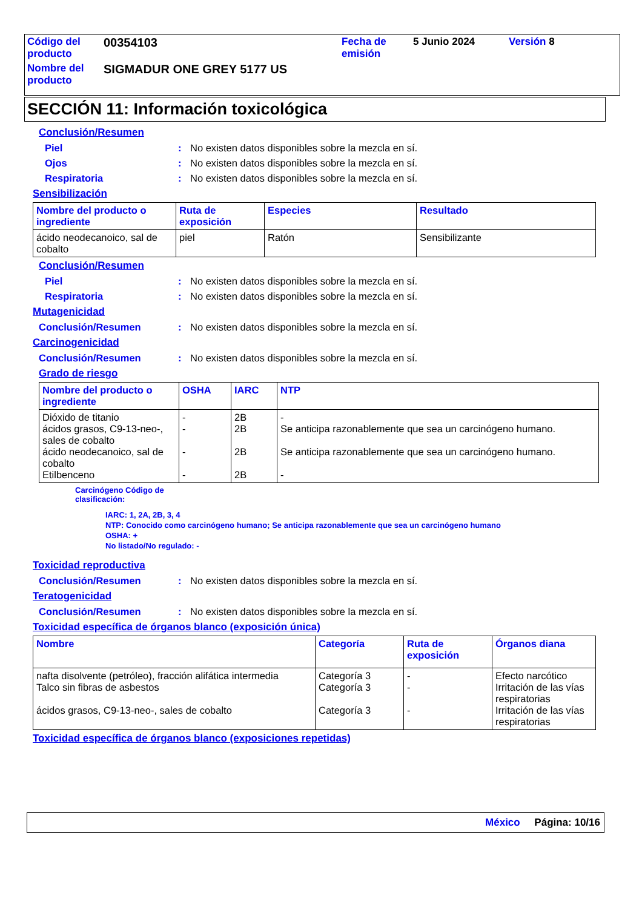| Código del producto | 00354103 | Fecha de emisión | 5 Junio 2024 | Versión 8 |
| Nombre del producto | SIGMADUR ONE GREY 5177 US | | | |
SECCIÓN 11: Información toxicológica
Conclusión/Resumen
Piel: No existen datos disponibles sobre la mezcla en sí.
Ojos: No existen datos disponibles sobre la mezcla en sí.
Respiratoria: No existen datos disponibles sobre la mezcla en sí.
Sensibilización
| Nombre del producto o ingrediente | Ruta de exposición | Especies | Resultado |
| --- | --- | --- | --- |
| ácido neodecanoico, sal de cobalto | piel | Ratón | Sensibilizante |
Conclusión/Resumen
Piel: No existen datos disponibles sobre la mezcla en sí.
Respiratoria: No existen datos disponibles sobre la mezcla en sí.
Mutagenicidad
Conclusión/Resumen: No existen datos disponibles sobre la mezcla en sí.
Carcinogenicidad
Conclusión/Resumen: No existen datos disponibles sobre la mezcla en sí.
Grado de riesgo
| Nombre del producto o ingrediente | OSHA | IARC | NTP |
| --- | --- | --- | --- |
| Dióxido de titanio ácidos grasos, C9-13-neo-, sales de cobalto ácido neodecanoico, sal de cobalto Etilbenceno | - - - - | 2B 2B 2B 2B | - Se anticipa razonablemente que sea un carcinógeno humano. Se anticipa razonablemente que sea un carcinógeno humano. - |
Carcinógeno Código de
clasificación:
IARC: 1, 2A, 2B, 3, 4
NTP: Conocido como carcinógeno humano; Se anticipa razonablemente que sea un carcinógeno humano
OSHA: +
No listado/No regulado: -
Toxicidad reproductiva
Conclusión/Resumen: No existen datos disponibles sobre la mezcla en sí.
Teratogenicidad
Conclusión/Resumen: No existen datos disponibles sobre la mezcla en sí.
Toxicidad específica de órganos blanco (exposición única)
| Nombre | Categoría | Ruta de exposición | Órganos diana |
| --- | --- | --- | --- |
| nafta disolvente (petróleo), fracción alifática intermedia Talco sin fibras de asbestos ácidos grasos, C9-13-neo-, sales de cobalto | Categoría 3 Categoría 3 Categoría 3 | - - - | Efecto narcótico Irritación de las vías respiratorias Irritación de las vías respiratorias |
Toxicidad específica de órganos blanco (exposiciones repetidas)
México Página: 10/16